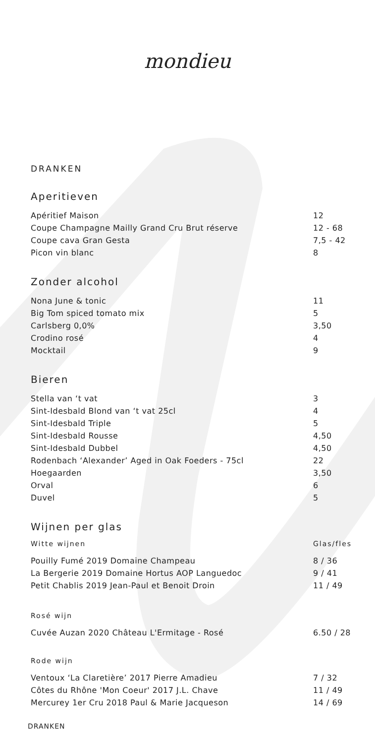mondieu
DRANKEN
Aperitieven
| Apéritief Maison | 12 |
| Coupe Champagne Mailly Grand Cru Brut réserve | 12 - 68 |
| Coupe cava Gran Gesta | 7,5 - 42 |
| Picon vin blanc | 8 |
Zonder alcohol
| Nona June & tonic | 11 |
| Big Tom spiced tomato mix | 5 |
| Carlsberg 0,0% | 3,50 |
| Crodino rosé | 4 |
| Mocktail | 9 |
Bieren
| Stella van ‘t vat | 3 |
| Sint-Idesbald Blond van ‘t vat 25cl | 4 |
| Sint-Idesbald Triple | 5 |
| Sint-Idesbald Rousse | 4,50 |
| Sint-Idesbald Dubbel | 4,50 |
| Rodenbach ‘Alexander’ Aged in Oak Foeders - 75cl | 22 |
| Hoegaarden | 3,50 |
| Orval | 6 |
| Duvel | 5 |
Wijnen per glas
| Witte wijnen | Glas/fles |
| --- | --- |
| Pouilly Fumé 2019 Domaine Champeau | 8 / 36 |
| La Bergerie 2019 Domaine Hortus AOP Languedoc | 9 / 41 |
| Petit Chablis 2019 Jean-Paul et Benoit Droin | 11 / 49 |
Rosé wijn
| Cuvée Auzan 2020 Château L'Ermitage - Rosé | 6.50 / 28 |
Rode wijn
| Ventoux ‘La Claretière’ 2017 Pierre Amadieu | 7 / 32 |
| Côtes du Rhône 'Mon Coeur' 2017 J.L. Chave | 11 / 49 |
| Mercurey 1er Cru 2018 Paul & Marie Jacqueson | 14 / 69 |
DRANKEN